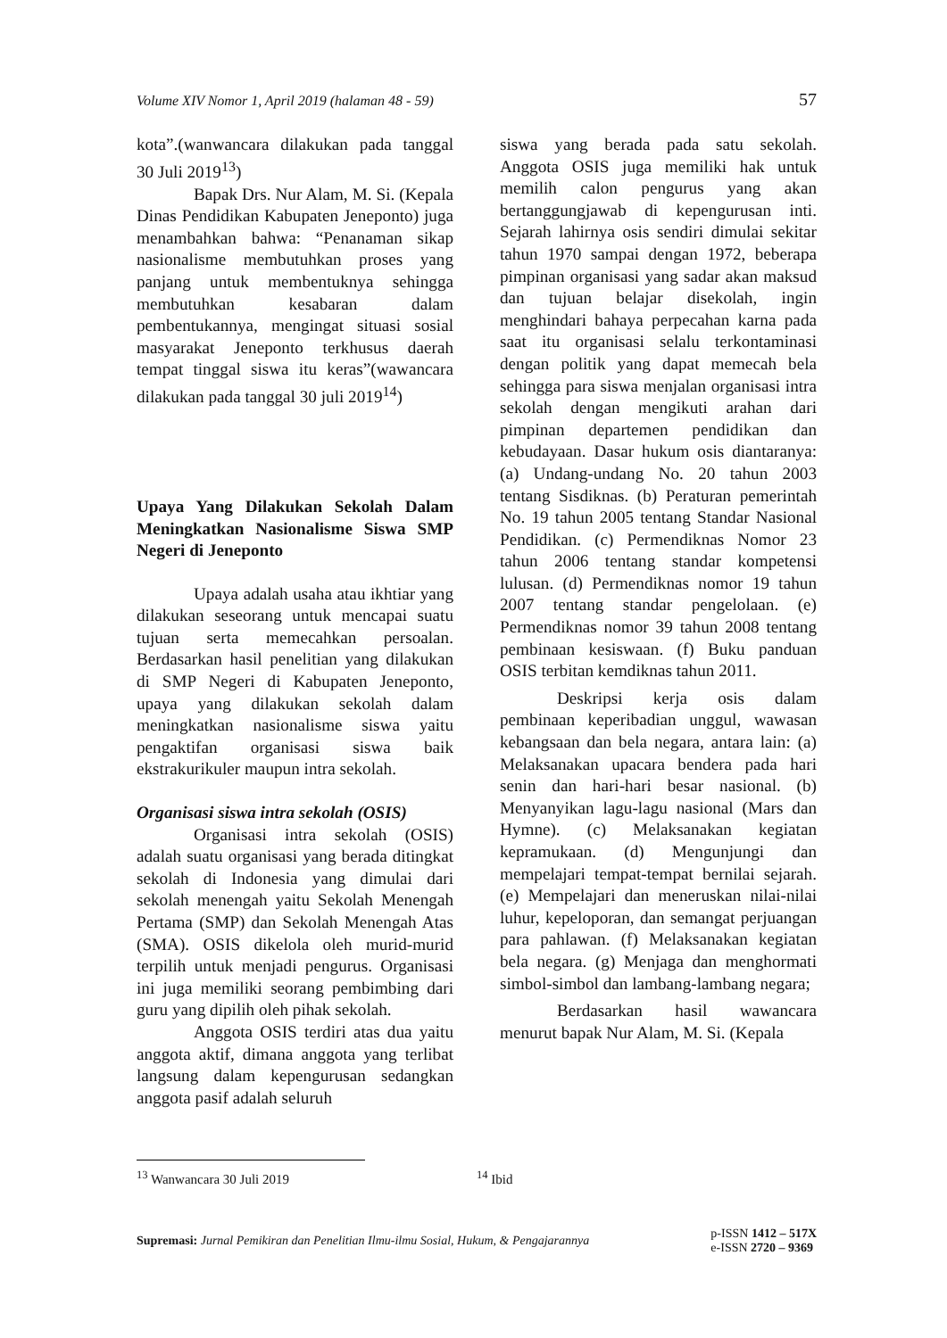Volume XIV Nomor 1, April 2019 (halaman 48 - 59) 57
kota”.(wanwancara dilakukan pada tanggal 30 Juli 2019<sup>13</sup>)
Bapak Drs. Nur Alam, M. Si. (Kepala Dinas Pendidikan Kabupaten Jeneponto) juga menambahkan bahwa: “Penanaman sikap nasionalisme membutuhkan proses yang panjang untuk membentuknya sehingga membutuhkan kesabaran dalam pembentukannya, mengingat situasi sosial masyarakat Jeneponto terkhusus daerah tempat tinggal siswa itu keras”(wawancara dilakukan pada tanggal 30 juli 2019<sup>14</sup>)
Upaya Yang Dilakukan Sekolah Dalam Meningkatkan Nasionalisme Siswa SMP Negeri di Jeneponto
Upaya adalah usaha atau ikhtiar yang dilakukan seseorang untuk mencapai suatu tujuan serta memecahkan persoalan. Berdasarkan hasil penelitian yang dilakukan di SMP Negeri di Kabupaten Jeneponto, upaya yang dilakukan sekolah dalam meningkatkan nasionalisme siswa yaitu pengaktifan organisasi siswa baik ekstrakurikuler maupun intra sekolah.
Organisasi siswa intra sekolah (OSIS)
Organisasi intra sekolah (OSIS) adalah suatu organisasi yang berada ditingkat sekolah di Indonesia yang dimulai dari sekolah menengah yaitu Sekolah Menengah Pertama (SMP) dan Sekolah Menengah Atas (SMA). OSIS dikelola oleh murid-murid terpilih untuk menjadi pengurus. Organisasi ini juga memiliki seorang pembimbing dari guru yang dipilih oleh pihak sekolah.
Anggota OSIS terdiri atas dua yaitu anggota aktif, dimana anggota yang terlibat langsung dalam kepengurusan sedangkan anggota pasif adalah seluruh
siswa yang berada pada satu sekolah. Anggota OSIS juga memiliki hak untuk memilih calon pengurus yang akan bertanggungjawab di kepengurusan inti. Sejarah lahirnya osis sendiri dimulai sekitar tahun 1970 sampai dengan 1972, beberapa pimpinan organisasi yang sadar akan maksud dan tujuan belajar disekolah, ingin menghindari bahaya perpecahan karna pada saat itu organisasi selalu terkontaminasi dengan politik yang dapat memecah bela sehingga para siswa menjalan organisasi intra sekolah dengan mengikuti arahan dari pimpinan departemen pendidikan dan kebudayaan. Dasar hukum osis diantaranya: (a) Undang-undang No. 20 tahun 2003 tentang Sisdiknas. (b) Peraturan pemerintah No. 19 tahun 2005 tentang Standar Nasional Pendidikan. (c) Permendiknas Nomor 23 tahun 2006 tentang standar kompetensi lulusan. (d) Permendiknas nomor 19 tahun 2007 tentang standar pengelolaan. (e) Permendiknas nomor 39 tahun 2008 tentang pembinaan kesiswaan. (f) Buku panduan OSIS terbitan kemdiknas tahun 2011.
Deskripsi kerja osis dalam pembinaan keperibadian unggul, wawasan kebangsaan dan bela negara, antara lain: (a) Melaksanakan upacara bendera pada hari senin dan hari-hari besar nasional. (b) Menyanyikan lagu-lagu nasional (Mars dan Hymne). (c) Melaksanakan kegiatan kepramukaan. (d) Mengunjungi dan mempelajari tempat-tempat bernilai sejarah. (e) Mempelajari dan meneruskan nilai-nilai luhur, kepeloporan, dan semangat perjuangan para pahlawan. (f) Melaksanakan kegiatan bela negara. (g) Menjaga dan menghormati simbol-simbol dan lambang-lambang negara;
Berdasarkan hasil wawancara menurut bapak Nur Alam, M. Si. (Kepala
<sup>13</sup> Wanwancara 30 Juli 2019 <sup>14</sup> Ibid
Supremasi: Jurnal Pemikiran dan Penelitian Ilmu-ilmu Sosial, Hukum, & Pengajarannya
p-ISSN 1412 – 517X
e-ISSN 2720 – 9369